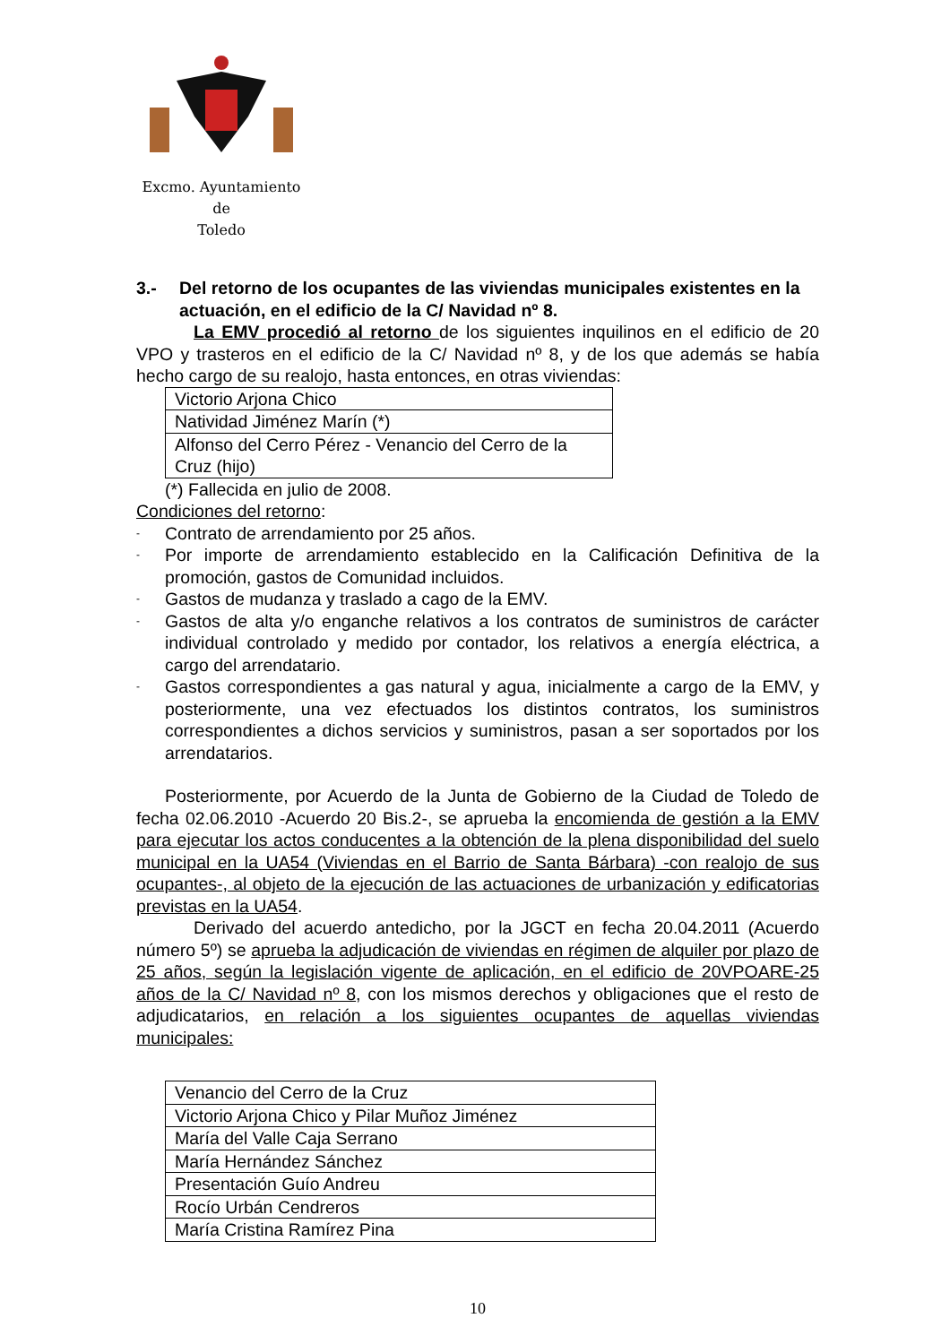Excmo. Ayuntamiento
de
Toledo
3.- Del retorno de los ocupantes de las viviendas municipales existentes en la actuación, en el edificio de la C/ Navidad nº 8.
La EMV procedió al retorno de los siguientes inquilinos en el edificio de 20 VPO y trasteros en el edificio de la C/ Navidad nº 8, y de los que además se había hecho cargo de su realojo, hasta entonces, en otras viviendas:
| Victorio Arjona Chico |
| Natividad Jiménez Marín (*) |
| Alfonso del Cerro Pérez - Venancio del Cerro de la Cruz (hijo) |
(*) Fallecida en julio de 2008.
Condiciones del retorno:
-
Contrato de arrendamiento por 25 años.
-
Por importe de arrendamiento establecido en la Calificación Definitiva de la promoción, gastos de Comunidad incluidos.
-
Gastos de mudanza y traslado a cago de la EMV.
-
Gastos de alta y/o enganche relativos a los contratos de suministros de carácter individual controlado y medido por contador, los relativos a energía eléctrica, a cargo del arrendatario.
-
Gastos correspondientes a gas natural y agua, inicialmente a cargo de la EMV, y posteriormente, una vez efectuados los distintos contratos, los suministros correspondientes a dichos servicios y suministros, pasan a ser soportados por los arrendatarios.
Posteriormente, por Acuerdo de la Junta de Gobierno de la Ciudad de Toledo de fecha 02.06.2010 -Acuerdo 20 Bis.2-, se aprueba la encomienda de gestión a la EMV para ejecutar los actos conducentes a la obtención de la plena disponibilidad del suelo municipal en la UA54 (Viviendas en el Barrio de Santa Bárbara) -con realojo de sus ocupantes-, al objeto de la ejecución de las actuaciones de urbanización y edificatorias previstas en la UA54.
Derivado del acuerdo antedicho, por la JGCT en fecha 20.04.2011 (Acuerdo número 5º) se aprueba la adjudicación de viviendas en régimen de alquiler por plazo de 25 años, según la legislación vigente de aplicación, en el edificio de 20VPOARE-25 años de la C/ Navidad nº 8, con los mismos derechos y obligaciones que el resto de adjudicatarios, en relación a los siguientes ocupantes de aquellas viviendas municipales:
| Venancio del Cerro de la Cruz |
| Victorio Arjona Chico y Pilar Muñoz Jiménez |
| María del Valle Caja Serrano |
| María Hernández Sánchez |
| Presentación Guío Andreu |
| Rocío Urbán Cendreros |
| María Cristina Ramírez Pina |
10